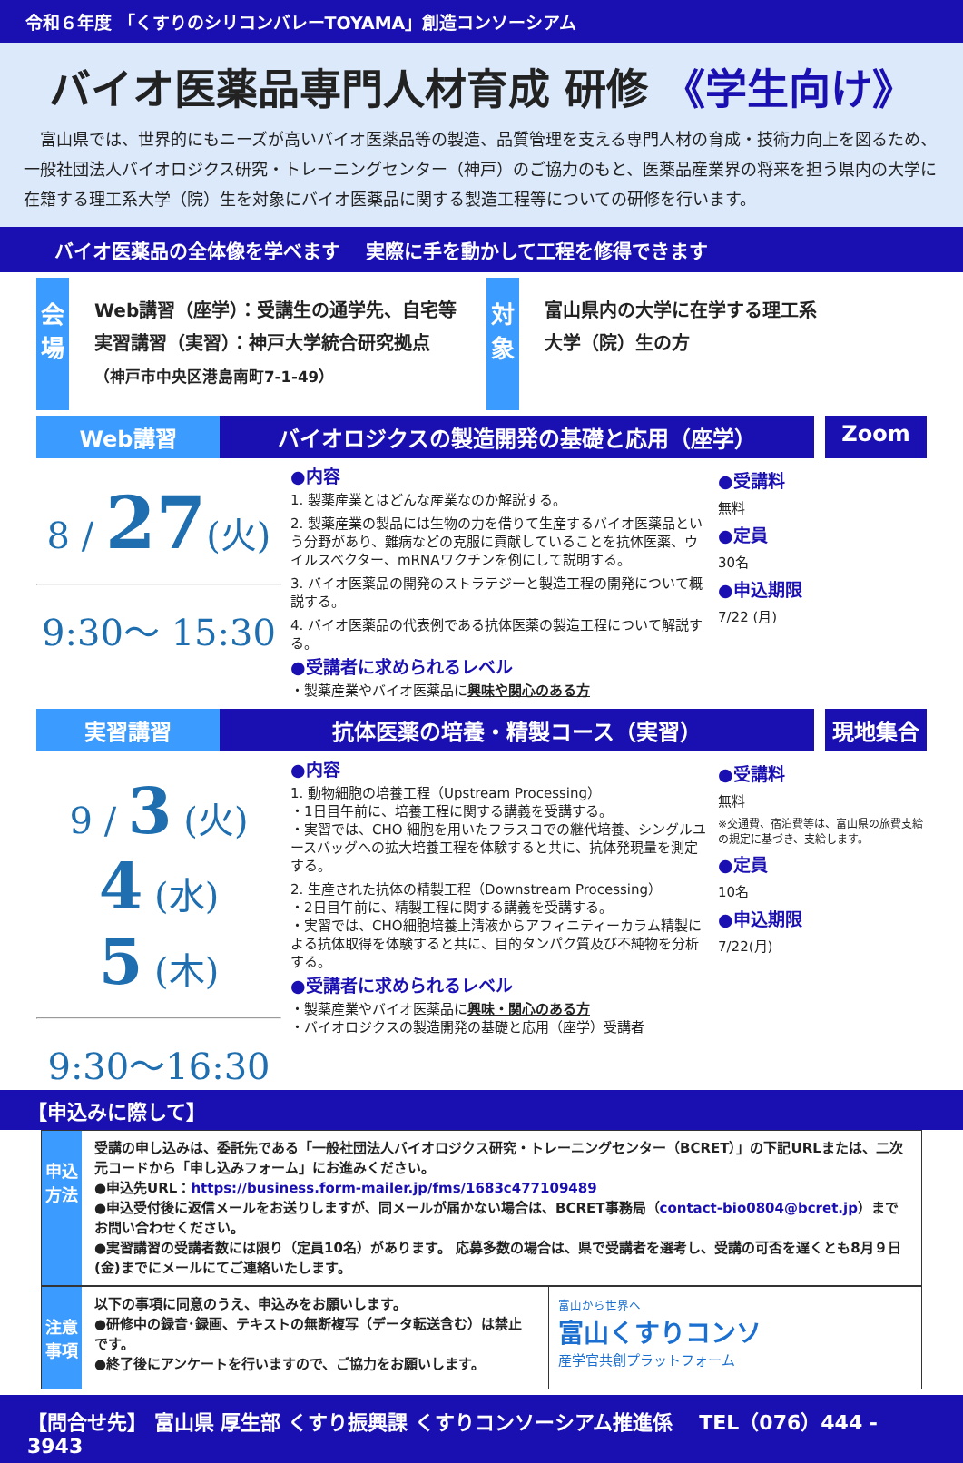令和６年度 「くすりのシリコンバレーTOYAMA」創造コンソーシアム
バイオ医薬品専門人材育成 研修 《学生向け》
　富山県では、世界的にもニーズが高いバイオ医薬品等の製造、品質管理を支える専門人材の育成・技術力向上を図るため、一般社団法人バイオロジクス研究・トレーニングセンター（神戸）のご協力のもと、医薬品産業界の将来を担う県内の大学に在籍する理工系大学（院）生を対象にバイオ医薬品に関する製造工程等についての研修を行います。
バイオ医薬品の全体像を学べます　 実際に手を動かして工程を修得できます
会場
Web講習（座学）：受講生の通学先、自宅等
実習講習（実習）：神戸大学統合研究拠点
（神戸市中央区港島南町7-1-49）
対象
富山県内の大学に在学する理工系
大学（院）生の方
Web講習 バイオロジクスの製造開発の基礎と応用（座学）
Zoom
8 / 27(火)
9:30～ 15:30
●内容
1. 製薬産業とはどんな産業なのか解説する。
2. 製薬産業の製品には生物の力を借りて生産するバイオ医薬品という分野があり、難病などの克服に貢献していることを抗体医薬、ウイルスベクター、mRNAワクチンを例にして説明する。
3. バイオ医薬品の開発のストラテジーと製造工程の開発について概説する。
4. バイオ医薬品の代表例である抗体医薬の製造工程について解説する。
●受講者に求められるレベル
・製薬産業やバイオ医薬品に興味や関心のある方
●受講料
無料
●定員
30名
●申込期限
7/22 (月)
実習講習 抗体医薬の培養・精製コース（実習） 現地集合
9 / 3 (火)
4 (水)
5 (木)
9:30～16:30
●内容
1. 動物細胞の培養工程（Upstream Processing）
・1日目午前に、培養工程に関する講義を受講する。
・実習では、CHO 細胞を用いたフラスコでの継代培養、シングルユースバッグへの拡大培養工程を体験すると共に、抗体発現量を測定する。
2. 生産された抗体の精製工程（Downstream Processing）
・2日目午前に、精製工程に関する講義を受講する。
・実習では、CHO細胞培養上清液からアフィニティーカラム精製による抗体取得を体験すると共に、目的タンパク質及び不純物を分析する。
●受講者に求められるレベル
・製薬産業やバイオ医薬品に興味・関心のある方
・バイオロジクスの製造開発の基礎と応用（座学）受講者
●受講料
無料
※交通費、宿泊費等は、富山県の旅費支給の規定に基づき、支給します。
●定員
10名
●申込期限
7/22(月)
【申込みに際して】
申込方法
受講の申し込みは、委託先である「一般社団法人バイオロジクス研究・トレーニングセンター（BCRET）」の下記URLまたは、二次元コードから「申し込みフォーム」にお進みください。
●申込先URL：https://business.form-mailer.jp/fms/1683c477109489
●申込受付後に返信メールをお送りしますが、同メールが届かない場合は、BCRET事務局（contact-bio0804@bcret.jp）までお問い合わせください。
●実習講習の受講者数には限り（定員10名）があります。 応募多数の場合は、県で受講者を選考し、受講の可否を遅くとも8月９日(金)までにメールにてご連絡いたします。
注意事項
以下の事項に同意のうえ、申込みをお願いします。
●研修中の録音･録画、テキストの無断複写（データ転送含む）は禁止です。
●終了後にアンケートを行いますので、ご協力をお願いします。
富山から世界へ
富山くすりコンソ
産学官共創プラットフォーム
【問合せ先】 富山県 厚生部 くすり振興課 くすりコンソーシアム推進係　 TEL（076）444 - 3943